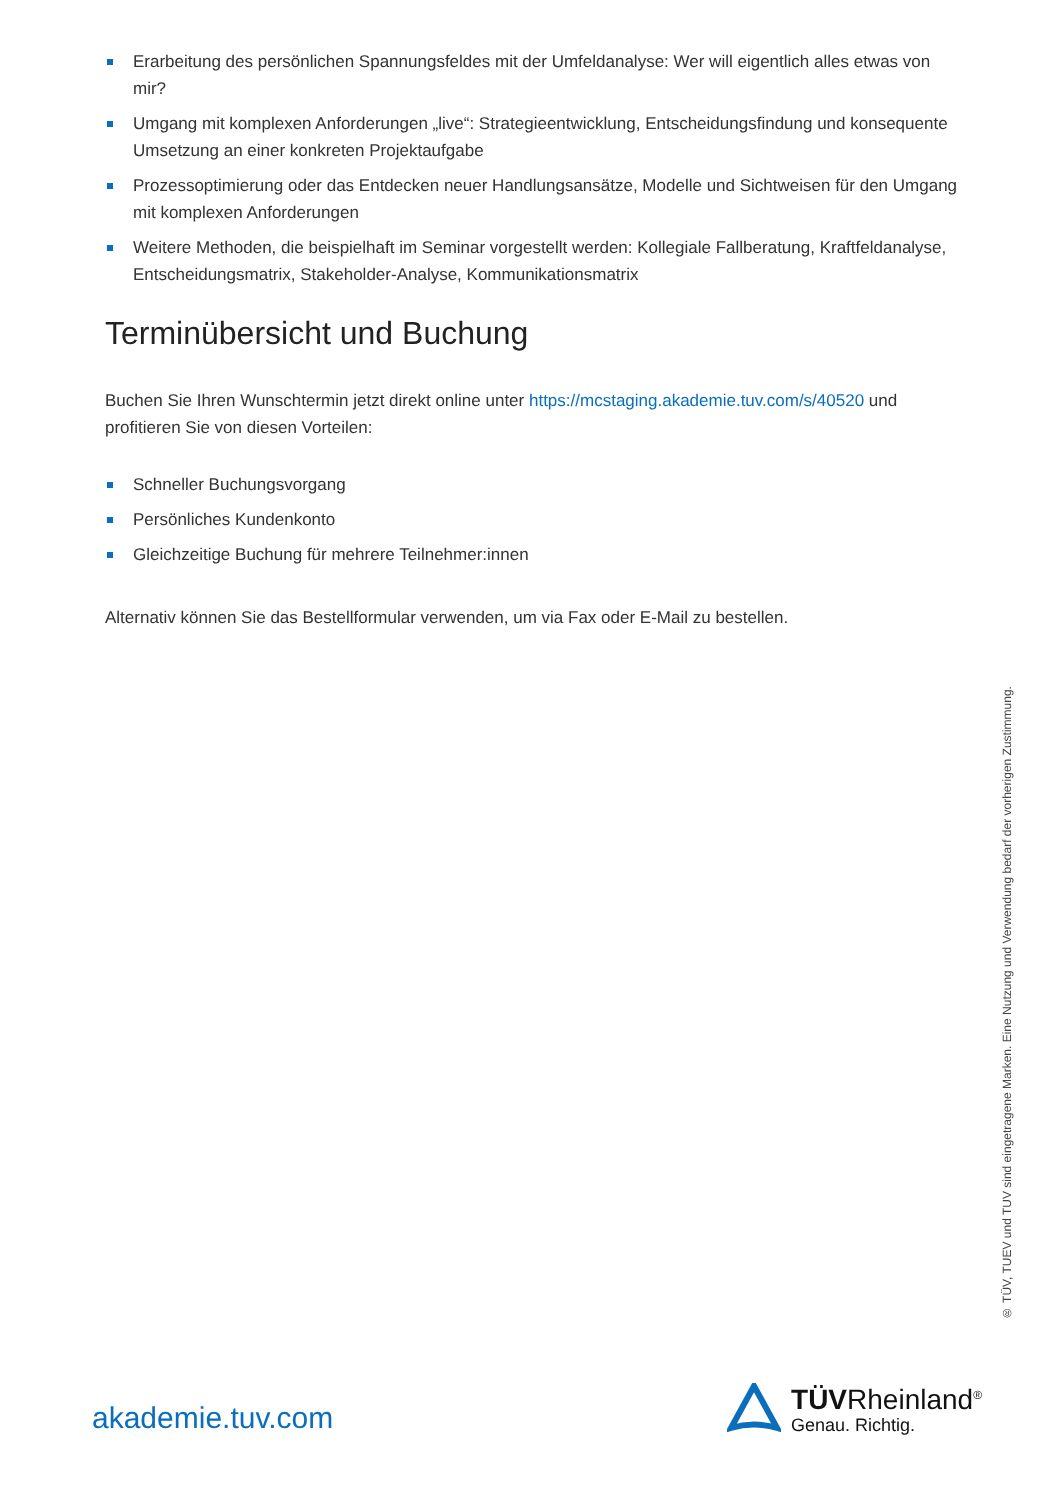Erarbeitung des persönlichen Spannungsfeldes mit der Umfeldanalyse: Wer will eigentlich alles etwas von mir?
Umgang mit komplexen Anforderungen „live“: Strategieentwicklung, Entscheidungsfindung und konsequente Umsetzung an einer konkreten Projektaufgabe
Prozessoptimierung oder das Entdecken neuer Handlungsansätze, Modelle und Sichtweisen für den Umgang mit komplexen Anforderungen
Weitere Methoden, die beispielhaft im Seminar vorgestellt werden: Kollegiale Fallberatung, Kraftfeldanalyse, Entscheidungsmatrix, Stakeholder-Analyse, Kommunikationsmatrix
Terminübersicht und Buchung
Buchen Sie Ihren Wunschtermin jetzt direkt online unter https://mcstaging.akademie.tuv.com/s/40520 und profitieren Sie von diesen Vorteilen:
Schneller Buchungsvorgang
Persönliches Kundenkonto
Gleichzeitige Buchung für mehrere Teilnehmer:innen
Alternativ können Sie das Bestellformular verwenden, um via Fax oder E-Mail zu bestellen.
® TÜV, TUEV und TUV sind eingetragene Marken. Eine Nutzung und Verwendung bedarf der vorherigen Zustimmung.
akademie.tuv.com
TÜVRheinland<sup>®</sup>
Genau. Richtig.